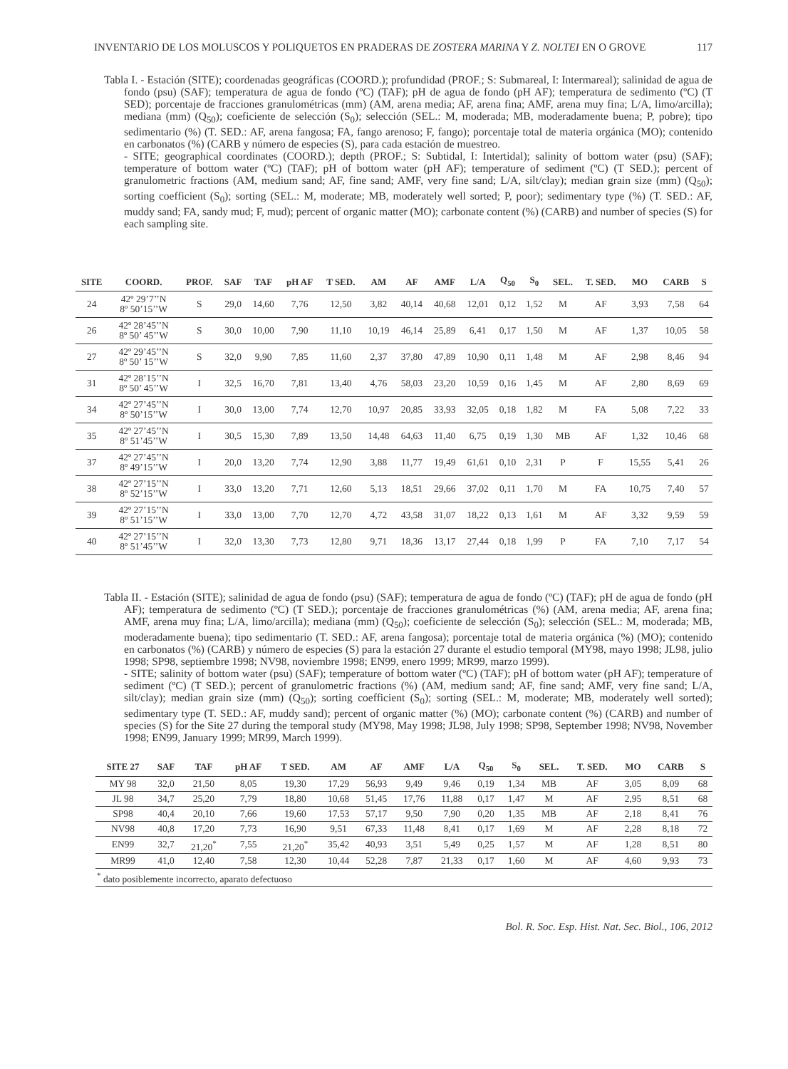INVENTARIO DE LOS MOLUSCOS Y POLIQUETOS EN PRADERAS DE ZOSTERA MARINA Y Z. NOLTEI EN O GROVE 117
Tabla I. - Estación (SITE); coordenadas geográficas (COORD.); profundidad (PROF.; S: Submareal, I: Intermareal); salinidad de agua de fondo (psu) (SAF); temperatura de agua de fondo (ºC) (TAF); pH de agua de fondo (pH AF); temperatura de sedimento (ºC) (T SED); porcentaje de fracciones granulométricas (mm) (AM, arena media; AF, arena fina; AMF, arena muy fina; L/A, limo/arcilla); mediana (mm) (Q<sub>50</sub>); coeficiente de selección (S<sub>0</sub>); selección (SEL.: M, moderada; MB, moderadamente buena; P, pobre); tipo sedimentario (%) (T. SED.: AF, arena fangosa; FA, fango arenoso; F, fango); porcentaje total de materia orgánica (MO); contenido en carbonatos (%) (CARB y número de especies (S), para cada estación de muestreo.
- SITE; geographical coordinates (COORD.); depth (PROF.; S: Subtidal, I: Intertidal); salinity of bottom water (psu) (SAF); temperature of bottom water (ºC) (TAF); pH of bottom water (pH AF); temperature of sediment (ºC) (T SED.); percent of granulometric fractions (AM, medium sand; AF, fine sand; AMF, very fine sand; L/A, silt/clay); median grain size (mm) (Q<sub>50</sub>); sorting coefficient (S<sub>0</sub>); sorting (SEL.: M, moderate; MB, moderately well sorted; P, poor); sedimentary type (%) (T. SED.: AF, muddy sand; FA, sandy mud; F, mud); percent of organic matter (MO); carbonate content (%) (CARB) and number of species (S) for each sampling site.
| SITE | COORD. | PROF. | SAF | TAF | pH AF | T SED. | AM | AF | AMF | L/A | Q<sub>50</sub> | S<sub>0</sub> | SEL. | T. SED. | MO | CARB | S |
| --- | --- | --- | --- | --- | --- | --- | --- | --- | --- | --- | --- | --- | --- | --- | --- | --- | --- |
| 24 | 42º 29’7’’N 8º 50’15’’W | S | 29,0 | 14,60 | 7,76 | 12,50 | 3,82 | 40,14 | 40,68 | 12,01 | 0,12 | 1,52 | M | AF | 3,93 | 7,58 | 64 |
| 26 | 42º 28’45’’N 8º 50’ 45’’W | S | 30,0 | 10,00 | 7,90 | 11,10 | 10,19 | 46,14 | 25,89 | 6,41 | 0,17 | 1,50 | M | AF | 1,37 | 10,05 | 58 |
| 27 | 42º 29’45’’N 8º 50’ 15’’W | S | 32,0 | 9,90 | 7,85 | 11,60 | 2,37 | 37,80 | 47,89 | 10,90 | 0,11 | 1,48 | M | AF | 2,98 | 8,46 | 94 |
| 31 | 42º 28’15’’N 8º 50’ 45’’W | I | 32,5 | 16,70 | 7,81 | 13,40 | 4,76 | 58,03 | 23,20 | 10,59 | 0,16 | 1,45 | M | AF | 2,80 | 8,69 | 69 |
| 34 | 42º 27’45’’N 8º 50’15’’W | I | 30,0 | 13,00 | 7,74 | 12,70 | 10,97 | 20,85 | 33,93 | 32,05 | 0,18 | 1,82 | M | FA | 5,08 | 7,22 | 33 |
| 35 | 42º 27’45’’N 8º 51’45’’W | I | 30,5 | 15,30 | 7,89 | 13,50 | 14,48 | 64,63 | 11,40 | 6,75 | 0,19 | 1,30 | MB | AF | 1,32 | 10,46 | 68 |
| 37 | 42º 27’45’’N 8º 49’15’’W | I | 20,0 | 13,20 | 7,74 | 12,90 | 3,88 | 11,77 | 19,49 | 61,61 | 0,10 | 2,31 | P | F | 15,55 | 5,41 | 26 |
| 38 | 42º 27’15’’N 8º 52’15’’W | I | 33,0 | 13,20 | 7,71 | 12,60 | 5,13 | 18,51 | 29,66 | 37,02 | 0,11 | 1,70 | M | FA | 10,75 | 7,40 | 57 |
| 39 | 42º 27’15’’N 8º 51’15’’W | I | 33,0 | 13,00 | 7,70 | 12,70 | 4,72 | 43,58 | 31,07 | 18,22 | 0,13 | 1,61 | M | AF | 3,32 | 9,59 | 59 |
| 40 | 42º 27’15’’N 8º 51’45’’W | I | 32,0 | 13,30 | 7,73 | 12,80 | 9,71 | 18,36 | 13,17 | 27,44 | 0,18 | 1,99 | P | FA | 7,10 | 7,17 | 54 |
Tabla II. - Estación (SITE); salinidad de agua de fondo (psu) (SAF); temperatura de agua de fondo (ºC) (TAF); pH de agua de fondo (pH AF); temperatura de sedimento (ºC) (T SED.); porcentaje de fracciones granulométricas (%) (AM, arena media; AF, arena fina; AMF, arena muy fina; L/A, limo/arcilla); mediana (mm) (Q<sub>50</sub>); coeficiente de selección (S<sub>0</sub>); selección (SEL.: M, moderada; MB, moderadamente buena); tipo sedimentario (T. SED.: AF, arena fangosa); porcentaje total de materia orgánica (%) (MO); contenido en carbonatos (%) (CARB) y número de especies (S) para la estación 27 durante el estudio temporal (MY98, mayo 1998; JL98, julio 1998; SP98, septiembre 1998; NV98, noviembre 1998; EN99, enero 1999; MR99, marzo 1999).
- SITE; salinity of bottom water (psu) (SAF); temperature of bottom water (ºC) (TAF); pH of bottom water (pH AF); temperature of sediment (ºC) (T SED.); percent of granulometric fractions (%) (AM, medium sand; AF, fine sand; AMF, very fine sand; L/A, silt/clay); median grain size (mm) (Q<sub>50</sub>); sorting coefficient (S<sub>0</sub>); sorting (SEL.: M, moderate; MB, moderately well sorted); sedimentary type (T. SED.: AF, muddy sand); percent of organic matter (%) (MO); carbonate content (%) (CARB) and number of species (S) for the Site 27 during the temporal study (MY98, May 1998; JL98, July 1998; SP98, September 1998; NV98, November 1998; EN99, January 1999; MR99, March 1999).
| SITE 27 | SAF | TAF | pH AF | T SED. | AM | AF | AMF | L/A | Q<sub>50</sub> | S<sub>0</sub> | SEL. | T. SED. | MO | CARB | S |
| --- | --- | --- | --- | --- | --- | --- | --- | --- | --- | --- | --- | --- | --- | --- | --- |
| MY 98 | 32,0 | 21,50 | 8,05 | 19,30 | 17,29 | 56,93 | 9,49 | 9,46 | 0,19 | 1,34 | MB | AF | 3,05 | 8,09 | 68 |
| JL 98 | 34,7 | 25,20 | 7,79 | 18,80 | 10,68 | 51,45 | 17,76 | 11,88 | 0,17 | 1,47 | M | AF | 2,95 | 8,51 | 68 |
| SP98 | 40,4 | 20,10 | 7,66 | 19,60 | 17,53 | 57,17 | 9,50 | 7,90 | 0,20 | 1,35 | MB | AF | 2,18 | 8,41 | 76 |
| NV98 | 40,8 | 17,20 | 7,73 | 16,90 | 9,51 | 67,33 | 11,48 | 8,41 | 0,17 | 1,69 | M | AF | 2,28 | 8,18 | 72 |
| EN99 | 32,7 | 21,20<sup>*</sup> | 7,55 | 21,20<sup>*</sup> | 35,42 | 40,93 | 3,51 | 5,49 | 0,25 | 1,57 | M | AF | 1,28 | 8,51 | 80 |
| MR99 | 41,0 | 12,40 | 7,58 | 12,30 | 10,44 | 52,28 | 7,87 | 21,33 | 0,17 | 1,60 | M | AF | 4,60 | 9,93 | 73 |
| <sup>*</sup> dato posiblemente incorrecto, aparato defectuoso | | | | | | | | | | | | | | | |
Bol. R. Soc. Esp. Hist. Nat. Sec. Biol., 106, 2012